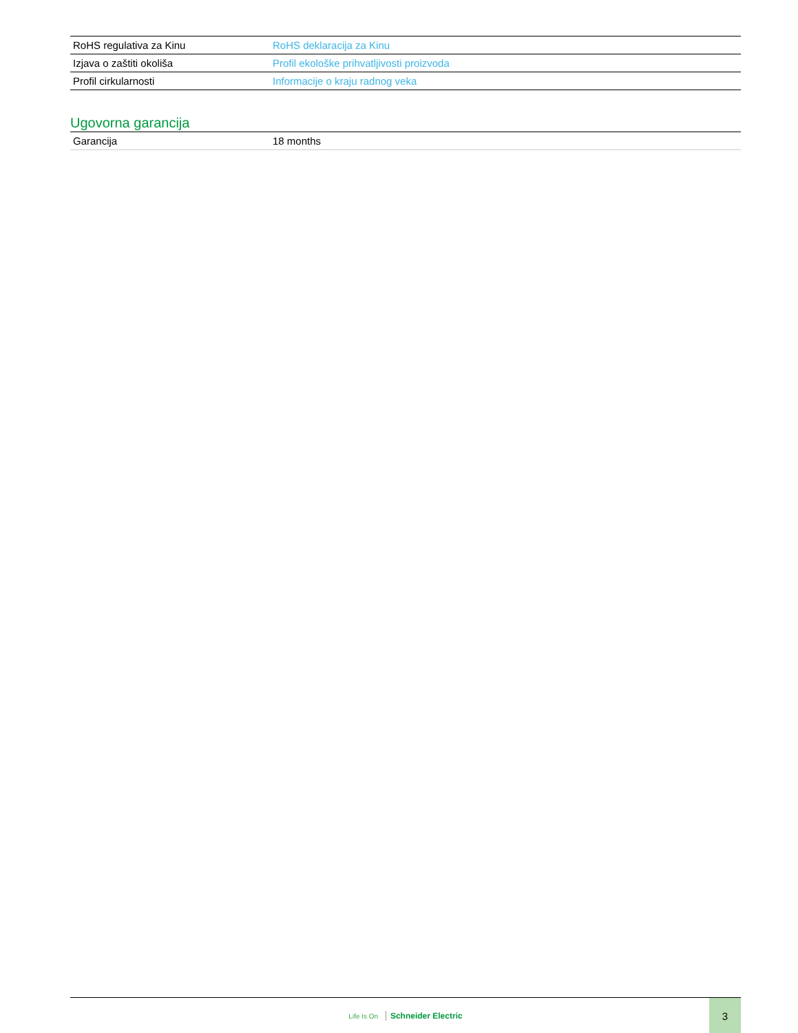| RoHS regulativa za Kinu | RoHS deklaracija za Kinu |
| Izjava o zaštiti okoliša | Profil ekološke prihvatljivosti proizvoda |
| Profil cirkularnosti | Informacije o kraju radnog veka |
Ugovorna garancija
| Garancija | 18 months |
Life Is On Schneider Electric
3